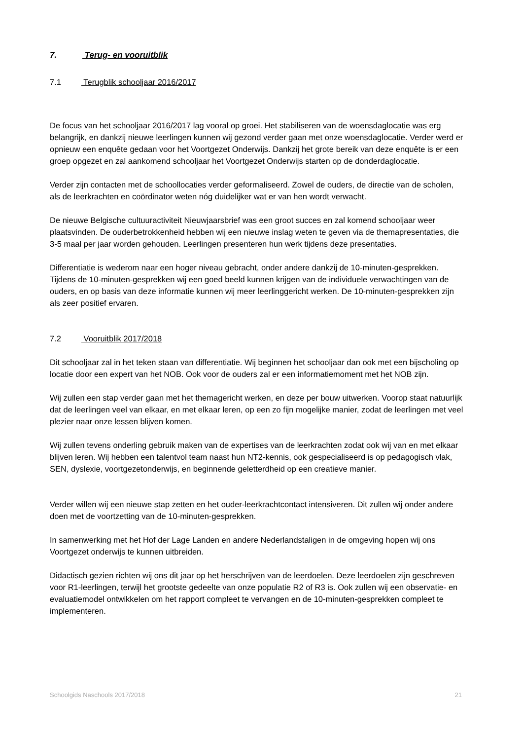7. Terug- en vooruitblik
7.1 Terugblik schooljaar 2016/2017
De focus van het schooljaar 2016/2017 lag vooral op groei. Het stabiliseren van de woensdaglocatie was erg belangrijk, en dankzij nieuwe leerlingen kunnen wij gezond verder gaan met onze woensdaglocatie. Verder werd er opnieuw een enquête gedaan voor het Voortgezet Onderwijs. Dankzij het grote bereik van deze enquête is er een groep opgezet en zal aankomend schooljaar het Voortgezet Onderwijs starten op de donderdaglocatie.
Verder zijn contacten met de schoollocaties verder geformaliseerd. Zowel de ouders, de directie van de scholen, als de leerkrachten en coördinator weten nóg duidelijker wat er van hen wordt verwacht.
De nieuwe Belgische cultuuractiviteit Nieuwjaarsbrief was een groot succes en zal komend schooljaar weer plaatsvinden. De ouderbetrokkenheid hebben wij een nieuwe inslag weten te geven via de themapresentaties, die 3-5 maal per jaar worden gehouden. Leerlingen presenteren hun werk tijdens deze presentaties.
Differentiatie is wederom naar een hoger niveau gebracht, onder andere dankzij de 10-minuten-gesprekken. Tijdens de 10-minuten-gesprekken wij een goed beeld kunnen krijgen van de individuele verwachtingen van de ouders, en op basis van deze informatie kunnen wij meer leerlinggericht werken. De 10-minuten-gesprekken zijn als zeer positief ervaren.
7.2 Vooruitblik 2017/2018
Dit schooljaar zal in het teken staan van differentiatie. Wij beginnen het schooljaar dan ook met een bijscholing op locatie door een expert van het NOB. Ook voor de ouders zal er een informatiemoment met het NOB zijn.
Wij zullen een stap verder gaan met het themagericht werken, en deze per bouw uitwerken. Voorop staat natuurlijk dat de leerlingen veel van elkaar, en met elkaar leren, op een zo fijn mogelijke manier, zodat de leerlingen met veel plezier naar onze lessen blijven komen.
Wij zullen tevens onderling gebruik maken van de expertises van de leerkrachten zodat ook wij van en met elkaar blijven leren. Wij hebben een talentvol team naast hun NT2-kennis, ook gespecialiseerd is op pedagogisch vlak, SEN, dyslexie, voortgezetonderwijs, en beginnende geletterdheid op een creatieve manier.
Verder willen wij een nieuwe stap zetten en het ouder-leerkrachtcontact intensiveren. Dit zullen wij onder andere doen met de voortzetting van de 10-minuten-gesprekken.
In samenwerking met het Hof der Lage Landen en andere Nederlandstaligen in de omgeving hopen wij ons Voortgezet onderwijs te kunnen uitbreiden.
Didactisch gezien richten wij ons dit jaar op het herschrijven van de leerdoelen. Deze leerdoelen zijn geschreven voor R1-leerlingen, terwijl het grootste gedeelte van onze populatie R2 of R3 is. Ook zullen wij een observatie- en evaluatiemodel ontwikkelen om het rapport compleet te vervangen en de 10-minuten-gesprekken compleet te implementeren.
Schoolgids Naschools 2017/2018 21